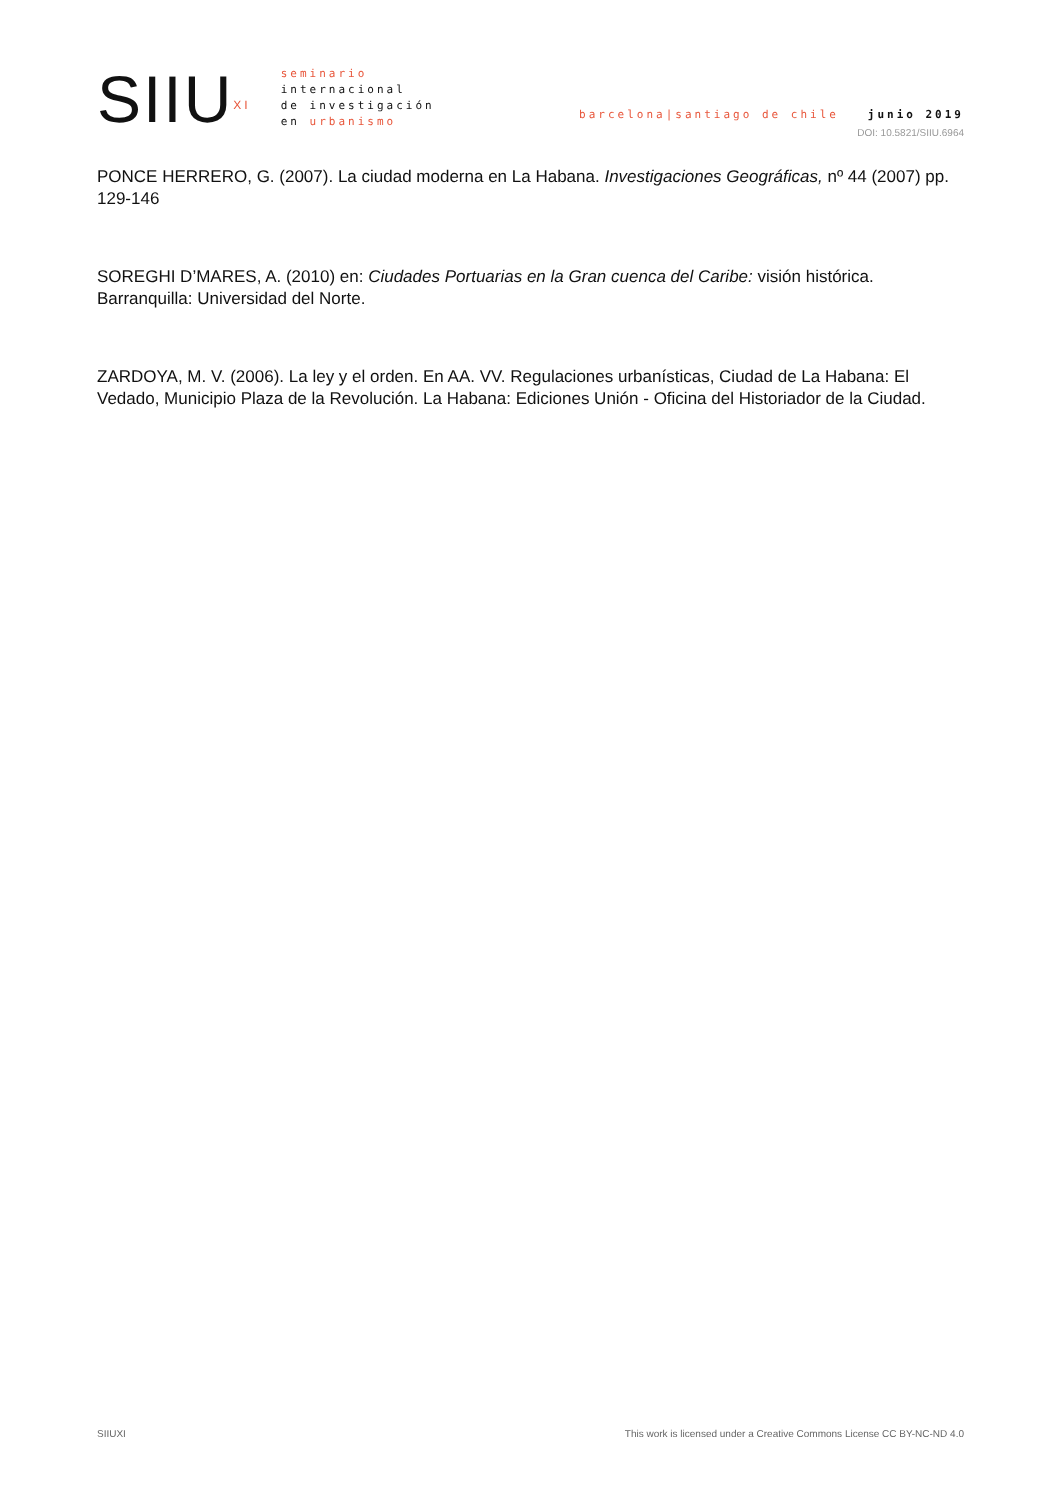SIIU<sup>XI</sup>
seminario
internacional
de investigación
en urbanismo
barcelona|santiago de chile junio 2019
DOI: 10.5821/SIIU.6964
PONCE HERRERO, G. (2007). La ciudad moderna en La Habana. Investigaciones Geográficas, nº 44 (2007) pp. 129-146
SOREGHI D’MARES, A. (2010) en: Ciudades Portuarias en la Gran cuenca del Caribe: visión histórica. Barranquilla: Universidad del Norte.
ZARDOYA, M. V. (2006). La ley y el orden. En AA. VV. Regulaciones urbanísticas, Ciudad de La Habana: El Vedado, Municipio Plaza de la Revolución. La Habana: Ediciones Unión - Oficina del Historiador de la Ciudad.
SIIUXI This work is licensed under a Creative Commons License CC BY-NC-ND 4.0